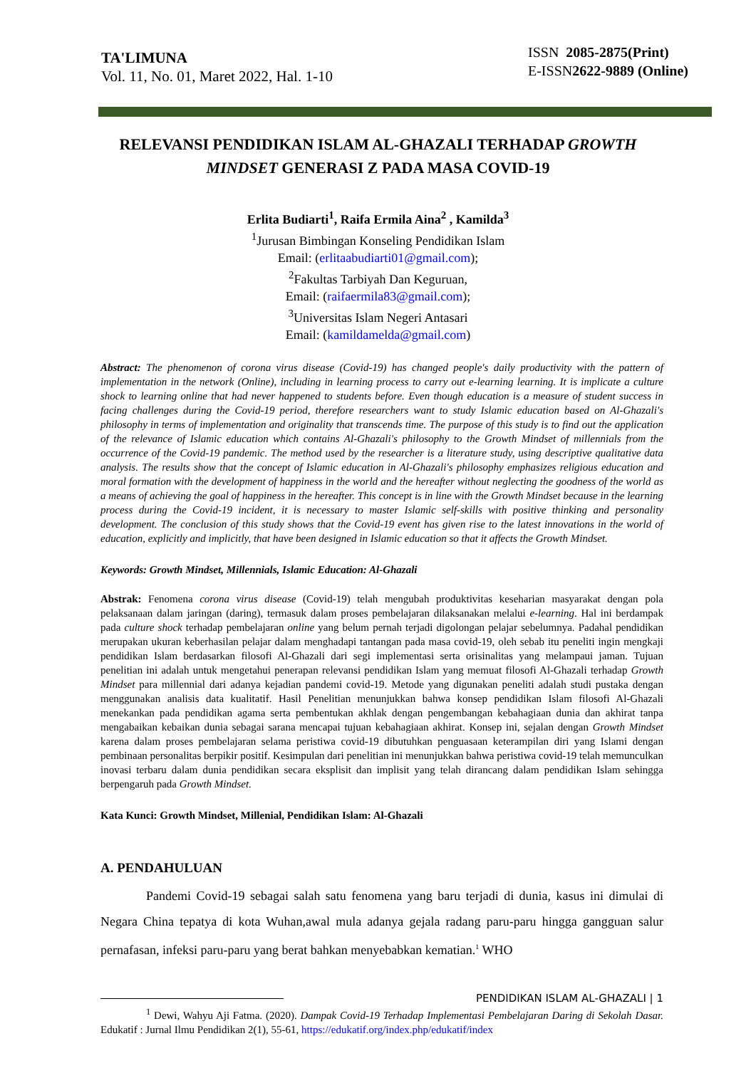TA'LIMUNA
Vol. 11, No. 01, Maret 2022, Hal. 1-10
ISSN 2085-2875(Print)
E-ISSN2622-9889 (Online)
RELEVANSI PENDIDIKAN ISLAM AL-GHAZALI TERHADAP GROWTH MINDSET GENERASI Z PADA MASA COVID-19
Erlita Budiarti<sup>1</sup>, Raifa Ermila Aina<sup>2</sup> , Kamilda<sup>3</sup>
<sup>1</sup> Jurusan Bimbingan Konseling Pendidikan Islam
Email: (erlitaabudiarti01@gmail.com);
<sup>2</sup> Fakultas Tarbiyah Dan Keguruan,
Email: (raifaermila83@gmail.com);
<sup>3</sup> Universitas Islam Negeri Antasari
Email: (kamildamelda@gmail.com)
Abstract: The phenomenon of corona virus disease (Covid-19) has changed people's daily productivity with the pattern of implementation in the network (Online), including in learning process to carry out e-learning learning. It is implicate a culture shock to learning online that had never happened to students before. Even though education is a measure of student success in facing challenges during the Covid-19 period, therefore researchers want to study Islamic education based on Al-Ghazali's philosophy in terms of implementation and originality that transcends time. The purpose of this study is to find out the application of the relevance of Islamic education which contains Al-Ghazali's philosophy to the Growth Mindset of millennials from the occurrence of the Covid-19 pandemic. The method used by the researcher is a literature study, using descriptive qualitative data analysis. The results show that the concept of Islamic education in Al-Ghazali's philosophy emphasizes religious education and moral formation with the development of happiness in the world and the hereafter without neglecting the goodness of the world as a means of achieving the goal of happiness in the hereafter. This concept is in line with the Growth Mindset because in the learning process during the Covid-19 incident, it is necessary to master Islamic self-skills with positive thinking and personality development. The conclusion of this study shows that the Covid-19 event has given rise to the latest innovations in the world of education, explicitly and implicitly, that have been designed in Islamic education so that it affects the Growth Mindset.
Keywords: Growth Mindset, Millennials, Islamic Education: Al-Ghazali
Abstrak: Fenomena corona virus disease (Covid-19) telah mengubah produktivitas keseharian masyarakat dengan pola pelaksanaan dalam jaringan (daring), termasuk dalam proses pembelajaran dilaksanakan melalui e-learning. Hal ini berdampak pada culture shock terhadap pembelajaran online yang belum pernah terjadi digolongan pelajar sebelumnya. Padahal pendidikan merupakan ukuran keberhasilan pelajar dalam menghadapi tantangan pada masa covid-19, oleh sebab itu peneliti ingin mengkaji pendidikan Islam berdasarkan filosofi Al-Ghazali dari segi implementasi serta orisinalitas yang melampaui jaman. Tujuan penelitian ini adalah untuk mengetahui penerapan relevansi pendidikan Islam yang memuat filosofi Al-Ghazali terhadap Growth Mindset para millennial dari adanya kejadian pandemi covid-19. Metode yang digunakan peneliti adalah studi pustaka dengan menggunakan analisis data kualitatif. Hasil Penelitian menunjukkan bahwa konsep pendidikan Islam filosofi Al-Ghazali menekankan pada pendidikan agama serta pembentukan akhlak dengan pengembangan kebahagiaan dunia dan akhirat tanpa mengabaikan kebaikan dunia sebagai sarana mencapai tujuan kebahagiaan akhirat. Konsep ini, sejalan dengan Growth Mindset karena dalam proses pembelajaran selama peristiwa covid-19 dibutuhkan penguasaan keterampilan diri yang Islami dengan pembinaan personalitas berpikir positif. Kesimpulan dari penelitian ini menunjukkan bahwa peristiwa covid-19 telah memunculkan inovasi terbaru dalam dunia pendidikan secara eksplisit dan implisit yang telah dirancang dalam pendidikan Islam sehingga berpengaruh pada Growth Mindset.
Kata Kunci: Growth Mindset, Millenial, Pendidikan Islam: Al-Ghazali
A. PENDAHULUAN
Pandemi Covid-19 sebagai salah satu fenomena yang baru terjadi di dunia, kasus ini dimulai di Negara China tepatya di kota Wuhan,awal mula adanya gejala radang paru-paru hingga gangguan salur pernafasan, infeksi paru-paru yang berat bahkan menyebabkan kematian.<sup>1</sup> WHO
<sup>1</sup> Dewi, Wahyu Aji Fatma. (2020). Dampak Covid-19 Terhadap Implementasi Pembelajaran Daring di Sekolah Dasar. Edukatif : Jurnal Ilmu Pendidikan 2(1), 55-61, https://edukatif.org/index.php/edukatif/index
PENDIDIKAN ISLAM AL-GHAZALI | 1